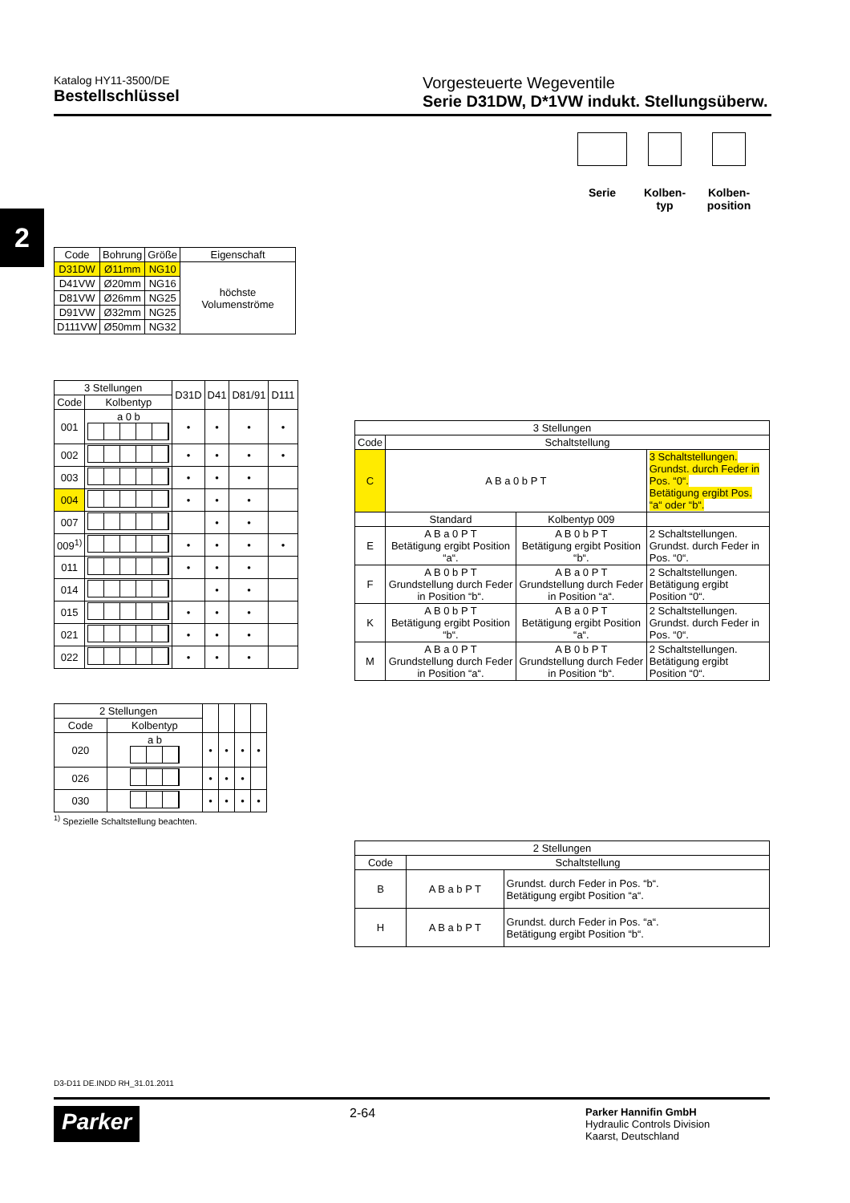Katalog HY11-3500/DE
Bestellschlüssel
Vorgesteuerte Wegeventile
Serie D31DW, D*1VW indukt. Stellungsüberw.
2
Serie Kolben-
typ
Kolben-
position
| Code | Bohrung | Größe | Eigenschaft |
| --- | --- | --- | --- |
| D31DW | Ø11mm | NG10 | höchste Volumenströme |
| D41VW | Ø20mm | NG16 | |
| D81VW | Ø26mm | NG25 | |
| D91VW | Ø32mm | NG25 | |
| D111VW | Ø50mm | NG32 | |
| 3 Stellungen | | D31D | D41 | D81/91 | D111 |
| --- | --- | --- | --- | --- | --- |
| Code | Kolbentyp | | | | |
| 001 | a 0 b | • | • | • | • |
| 002 | | • | • | • | • |
| 003 | | • | • | • | |
| 004 | | • | • | • | |
| 007 | | | • | • | |
| 009<sup>1)</sup> | | • | • | • | • |
| 011 | | • | • | • | |
| 014 | | | • | • | |
| 015 | | • | • | • | |
| 021 | | • | • | • | |
| 022 | | • | • | • | |
| 2 Stellungen | | | | | |
| --- | --- | --- | --- | --- | --- |
| Code | Kolbentyp | | | | |
| 020 | a b | • | • | • | • |
| 026 | | • | • | • | |
| 030 | | • | • | • | • |
<sup>1)</sup> Spezielle Schaltstellung beachten.
| 3 Stellungen | | | |
| --- | --- | --- | --- |
| Code | Schaltstellung | | |
| C | A B a 0 b P T | | 3 Schaltstellungen. Grundst. durch Feder in Pos. “0“. Betätigung ergibt Pos. “a“ oder “b“. |
| | Standard | Kolbentyp 009 | |
| E | A B a 0 P T Betätigung ergibt Position “a“. | A B 0 b P T Betätigung ergibt Position “b“. | 2 Schaltstellungen. Grundst. durch Feder in Pos. “0“. |
| F | A B 0 b P T Grundstellung durch Feder in Position “b“. | A B a 0 P T Grundstellung durch Feder in Position “a“. | 2 Schaltstellungen. Betätigung ergibt Position “0“. |
| K | A B 0 b P T Betätigung ergibt Position “b“. | A B a 0 P T Betätigung ergibt Position “a“. | 2 Schaltstellungen. Grundst. durch Feder in Pos. “0“. |
| M | A B a 0 P T Grundstellung durch Feder in Position “a“. | A B 0 b P T Grundstellung durch Feder in Position “b“. | 2 Schaltstellungen. Betätigung ergibt Position “0“. |
| 2 Stellungen | | |
| --- | --- | --- |
| Code | Schaltstellung | |
| B | A B a b P T | Grundst. durch Feder in Pos. “b“. Betätigung ergibt Position “a“. |
| H | A B a b P T | Grundst. durch Feder in Pos. “a“. Betätigung ergibt Position “b“. |
D3-D11 DE.INDD RH_31.01.2011
Parker 2-64 Parker Hannifin GmbH
Hydraulic Controls Division
Kaarst, Deutschland